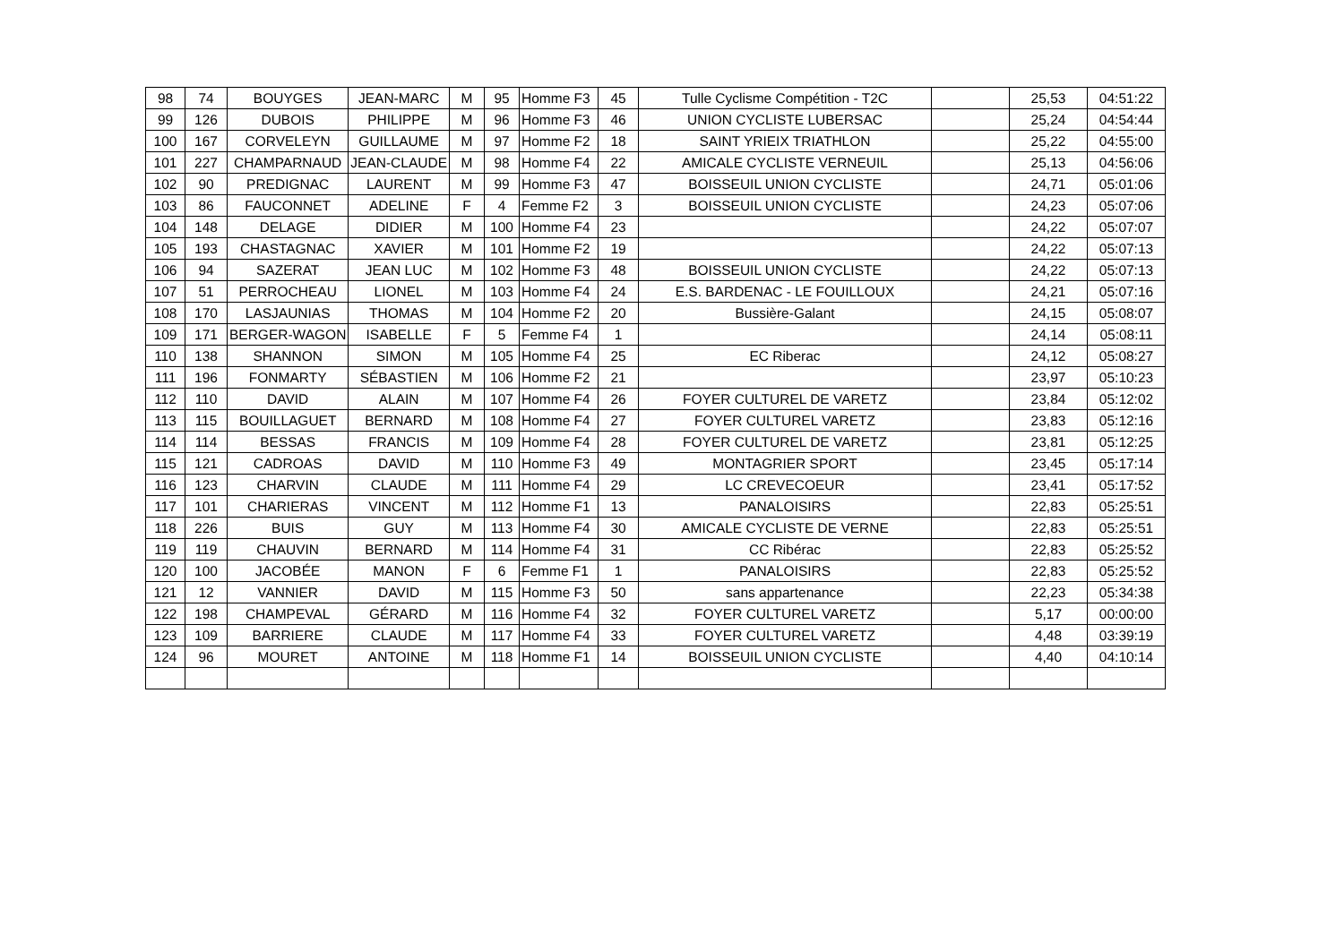| 98 | 74 | BOUYGES | JEAN-MARC | M | 95 | Homme F3 | 45 | Tulle Cyclisme Compétition - T2C | | 25,53 | 04:51:22 |
| 99 | 126 | DUBOIS | PHILIPPE | M | 96 | Homme F3 | 46 | UNION CYCLISTE LUBERSAC | | 25,24 | 04:54:44 |
| 100 | 167 | CORVELEYN | GUILLAUME | M | 97 | Homme F2 | 18 | SAINT YRIEIX TRIATHLON | | 25,22 | 04:55:00 |
| 101 | 227 | CHAMPARNAUD | JEAN-CLAUDE | M | 98 | Homme F4 | 22 | AMICALE CYCLISTE VERNEUIL | | 25,13 | 04:56:06 |
| 102 | 90 | PREDIGNAC | LAURENT | M | 99 | Homme F3 | 47 | BOISSEUIL UNION CYCLISTE | | 24,71 | 05:01:06 |
| 103 | 86 | FAUCONNET | ADELINE | F | 4 | Femme F2 | 3 | BOISSEUIL UNION CYCLISTE | | 24,23 | 05:07:06 |
| 104 | 148 | DELAGE | DIDIER | M | 100 | Homme F4 | 23 | | | 24,22 | 05:07:07 |
| 105 | 193 | CHASTAGNAC | XAVIER | M | 101 | Homme F2 | 19 | | | 24,22 | 05:07:13 |
| 106 | 94 | SAZERAT | JEAN LUC | M | 102 | Homme F3 | 48 | BOISSEUIL UNION CYCLISTE | | 24,22 | 05:07:13 |
| 107 | 51 | PERROCHEAU | LIONEL | M | 103 | Homme F4 | 24 | E.S. BARDENAC - LE FOUILLOUX | | 24,21 | 05:07:16 |
| 108 | 170 | LASJAUNIAS | THOMAS | M | 104 | Homme F2 | 20 | Bussière-Galant | | 24,15 | 05:08:07 |
| 109 | 171 | BERGER-WAGON | ISABELLE | F | 5 | Femme F4 | 1 | | | 24,14 | 05:08:11 |
| 110 | 138 | SHANNON | SIMON | M | 105 | Homme F4 | 25 | EC Riberac | | 24,12 | 05:08:27 |
| 111 | 196 | FONMARTY | SÉBASTIEN | M | 106 | Homme F2 | 21 | | | 23,97 | 05:10:23 |
| 112 | 110 | DAVID | ALAIN | M | 107 | Homme F4 | 26 | FOYER CULTUREL DE VARETZ | | 23,84 | 05:12:02 |
| 113 | 115 | BOUILLAGUET | BERNARD | M | 108 | Homme F4 | 27 | FOYER CULTUREL VARETZ | | 23,83 | 05:12:16 |
| 114 | 114 | BESSAS | FRANCIS | M | 109 | Homme F4 | 28 | FOYER CULTUREL DE VARETZ | | 23,81 | 05:12:25 |
| 115 | 121 | CADROAS | DAVID | M | 110 | Homme F3 | 49 | MONTAGRIER SPORT | | 23,45 | 05:17:14 |
| 116 | 123 | CHARVIN | CLAUDE | M | 111 | Homme F4 | 29 | LC CREVECOEUR | | 23,41 | 05:17:52 |
| 117 | 101 | CHARIERAS | VINCENT | M | 112 | Homme F1 | 13 | PANALOISIRS | | 22,83 | 05:25:51 |
| 118 | 226 | BUIS | GUY | M | 113 | Homme F4 | 30 | AMICALE CYCLISTE DE VERNE | | 22,83 | 05:25:51 |
| 119 | 119 | CHAUVIN | BERNARD | M | 114 | Homme F4 | 31 | CC Ribérac | | 22,83 | 05:25:52 |
| 120 | 100 | JACOBÉE | MANON | F | 6 | Femme F1 | 1 | PANALOISIRS | | 22,83 | 05:25:52 |
| 121 | 12 | VANNIER | DAVID | M | 115 | Homme F3 | 50 | sans appartenance | | 22,23 | 05:34:38 |
| 122 | 198 | CHAMPEVAL | GÉRARD | M | 116 | Homme F4 | 32 | FOYER CULTUREL VARETZ | | 5,17 | 00:00:00 |
| 123 | 109 | BARRIERE | CLAUDE | M | 117 | Homme F4 | 33 | FOYER CULTUREL VARETZ | | 4,48 | 03:39:19 |
| 124 | 96 | MOURET | ANTOINE | M | 118 | Homme F1 | 14 | BOISSEUIL UNION CYCLISTE | | 4,40 | 04:10:14 |